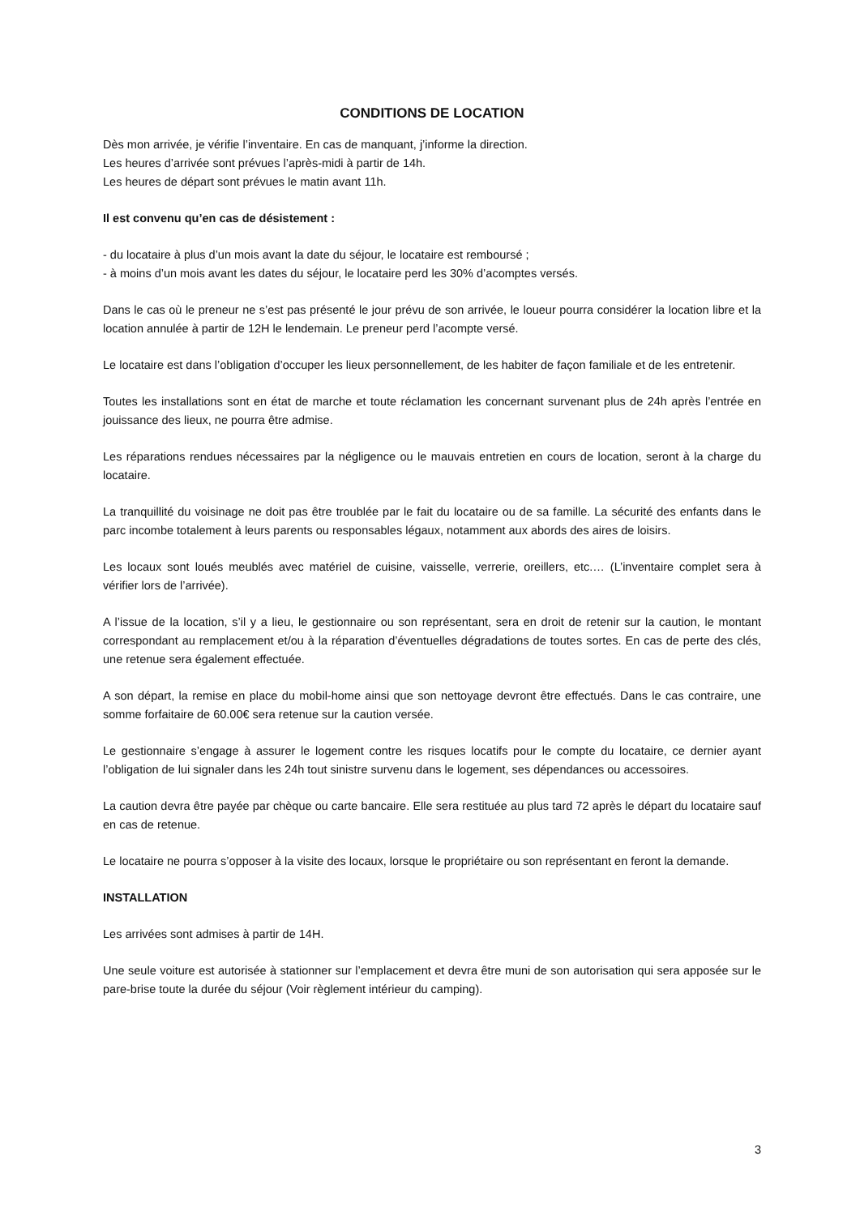CONDITIONS DE LOCATION
Dès mon arrivée, je vérifie l’inventaire. En cas de manquant, j’informe la direction.
Les heures d’arrivée sont prévues l’après-midi à partir de 14h.
Les heures de départ sont prévues le matin avant 11h.
Il est convenu qu’en cas de désistement :
- du locataire à plus d’un mois avant la date du séjour, le locataire est remboursé ;
- à moins d’un mois avant les dates du séjour, le locataire perd les 30% d’acomptes versés.
Dans le cas où le preneur ne s’est pas présenté le jour prévu de son arrivée, le loueur pourra considérer la location libre et la location annulée à partir de 12H le lendemain. Le preneur perd l’acompte versé.
Le locataire est dans l’obligation d’occuper les lieux personnellement, de les habiter de façon familiale et de les entretenir.
Toutes les installations sont en état de marche et toute réclamation les concernant survenant plus de 24h après l’entrée en jouissance des lieux, ne pourra être admise.
Les réparations rendues nécessaires par la négligence ou le mauvais entretien en cours de location, seront à la charge du locataire.
La tranquillité du voisinage ne doit pas être troublée par le fait du locataire ou de sa famille. La sécurité des enfants dans le parc incombe totalement à leurs parents ou responsables légaux, notamment aux abords des aires de loisirs.
Les locaux sont loués meublés avec matériel de cuisine, vaisselle, verrerie, oreillers, etc.… (L’inventaire complet sera à vérifier lors de l’arrivée).
A l’issue de la location, s’il y a lieu, le gestionnaire ou son représentant, sera en droit de retenir sur la caution, le montant correspondant au remplacement et/ou à la réparation d’éventuelles dégradations de toutes sortes. En cas de perte des clés, une retenue sera également effectuée.
A son départ, la remise en place du mobil-home ainsi que son nettoyage devront être effectués. Dans le cas contraire, une somme forfaitaire de 60.00€ sera retenue sur la caution versée.
Le gestionnaire s’engage à assurer le logement contre les risques locatifs pour le compte du locataire, ce dernier ayant l’obligation de lui signaler dans les 24h tout sinistre survenu dans le logement, ses dépendances ou accessoires.
La caution devra être payée par chèque ou carte bancaire. Elle sera restituée au plus tard 72 après le départ du locataire sauf en cas de retenue.
Le locataire ne pourra s’opposer à la visite des locaux, lorsque le propriétaire ou son représentant en feront la demande.
INSTALLATION
Les arrivées sont admises à partir de 14H.
Une seule voiture est autorisée à stationner sur l’emplacement et devra être muni de son autorisation qui sera apposée sur le pare-brise toute la durée du séjour (Voir règlement intérieur du camping).
3